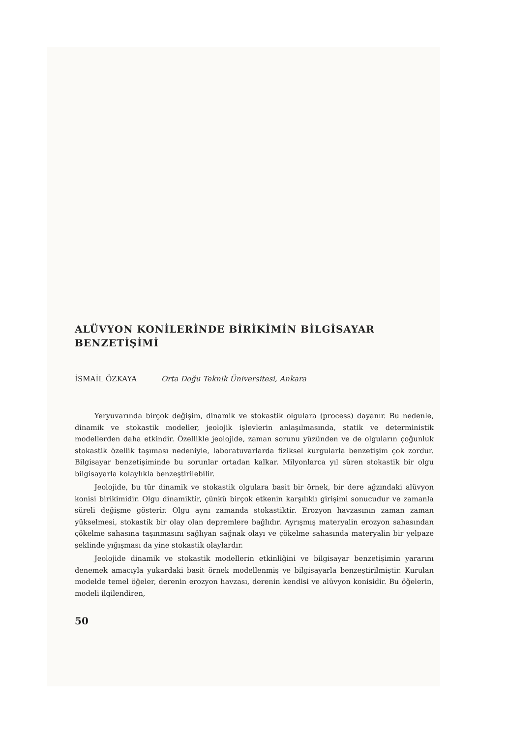ALÜVYON KONİLERİNDE BİRİKİMİN BİLGİSAYAR
BENZETİŞİMİ
İSMAİL ÖZKAYA Orta Doğu Teknik Üniversitesi, Ankara
Yeryuvarında birçok değişim, dinamik ve stokastik olgulara (process) dayanır. Bu nedenle, dinamik ve stokastik modeller, jeolojik işlevlerin anlaşılmasında, statik ve deterministik modellerden daha etkindir. Özellikle jeolojide, zaman sorunu yüzünden ve de olguların çoğunluk stokastik özellik taşıması nedeniyle, laboratuvarlarda fiziksel kurgularla benzetişim çok zordur. Bilgisayar benzetişiminde bu sorunlar ortadan kalkar. Milyonlarca yıl süren stokastik bir olgu bilgisayarla kolaylıkla benzeştirilebilir.
Jeolojide, bu tür dinamik ve stokastik olgulara basit bir örnek, bir dere ağzındaki alüvyon konisi birikimidir. Olgu dinamiktir, çünkü birçok etkenin karşılıklı girişimi sonucudur ve zamanla süreli değişme gösterir. Olgu aynı zamanda stokastiktir. Erozyon havzasının zaman zaman yükselmesi, stokastik bir olay olan depremlere bağlıdır. Ayrışmış materyalin erozyon sahasından çökelme sahasına taşınmasını sağlıyan sağnak olayı ve çökelme sahasında materyalin bir yelpaze şeklinde yığışması da yine stokastik olaylardır.
Jeolojide dinamik ve stokastik modellerin etkinliğini ve bilgisayar benzetişimin yararını denemek amacıyla yukardaki basit örnek modellenmiş ve bilgisayarla benzeştirilmiştir. Kurulan modelde temel öğeler, derenin erozyon havzası, derenin kendisi ve alüvyon konisidir. Bu öğelerin, modeli ilgilendiren,
50